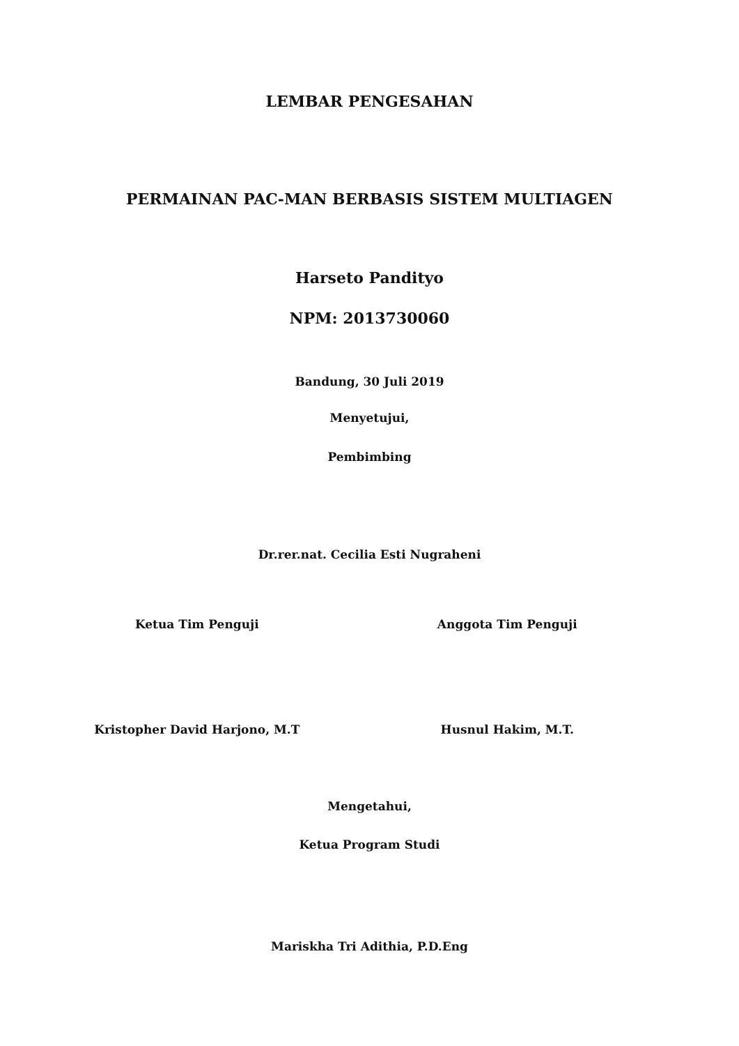LEMBAR PENGESAHAN
PERMAINAN PAC-MAN BERBASIS SISTEM MULTIAGEN
Harseto Pandityo
NPM: 2013730060
Bandung, 30 Juli 2019
Menyetujui,
Pembimbing
Dr.rer.nat. Cecilia Esti Nugraheni
Ketua Tim Penguji Anggota Tim Penguji
Kristopher David Harjono, M.T Husnul Hakim, M.T.
Mengetahui,
Ketua Program Studi
Mariskha Tri Adithia, P.D.Eng